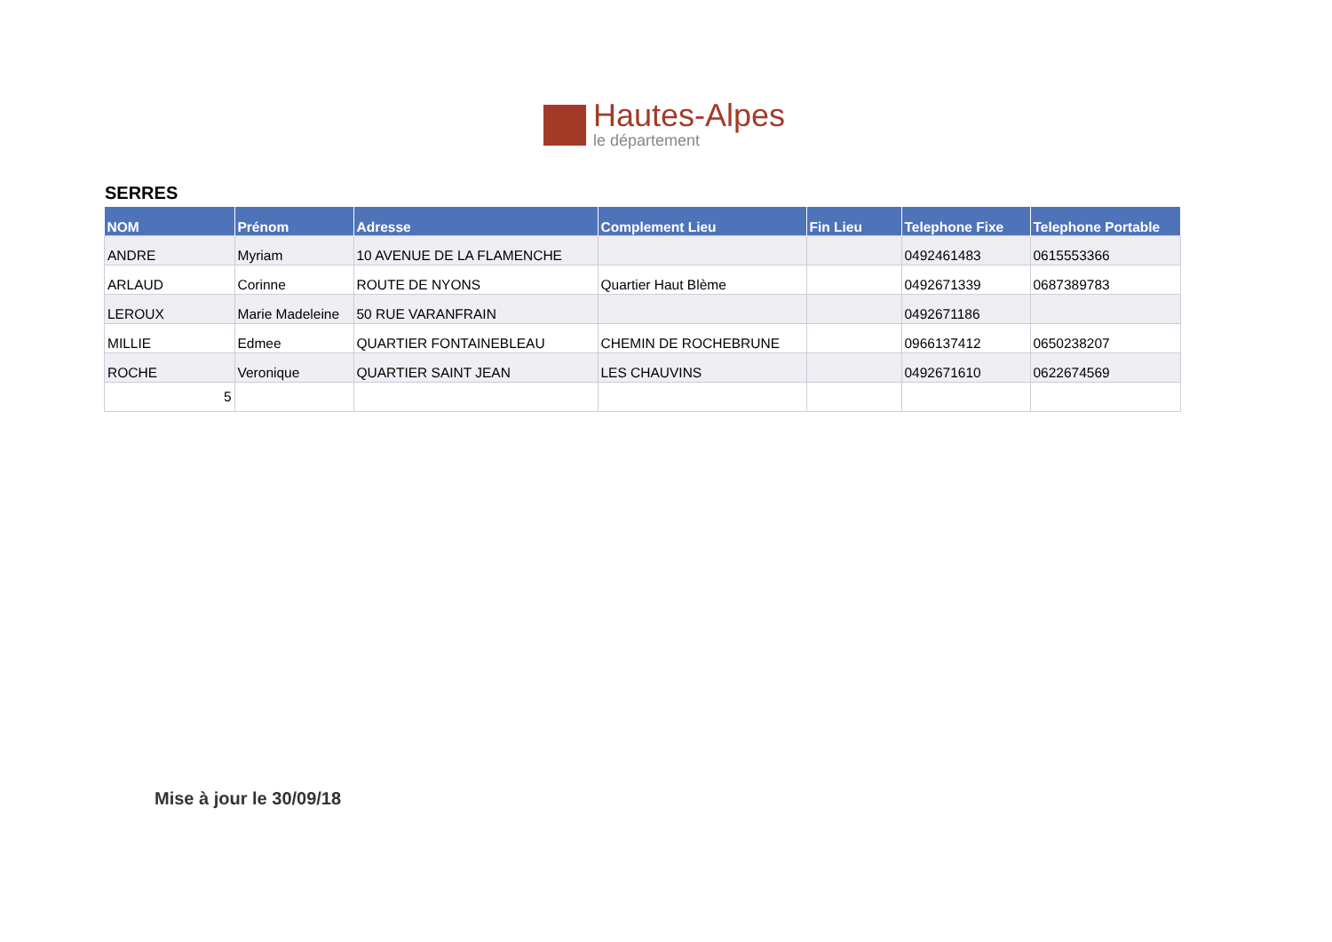Hautes-Alpes
le département
SERRES
| NOM | Prénom | Adresse | Complement Lieu | Fin Lieu | Telephone Fixe | Telephone Portable |
| --- | --- | --- | --- | --- | --- | --- |
| ANDRE | Myriam | 10 AVENUE DE LA FLAMENCHE | | | 0492461483 | 0615553366 |
| ARLAUD | Corinne | ROUTE DE NYONS | Quartier Haut Blème | | 0492671339 | 0687389783 |
| LEROUX | Marie Madeleine | 50 RUE VARANFRAIN | | | 0492671186 | |
| MILLIE | Edmee | QUARTIER FONTAINEBLEAU | CHEMIN DE ROCHEBRUNE | | 0966137412 | 0650238207 |
| ROCHE | Veronique | QUARTIER SAINT JEAN | LES CHAUVINS | | 0492671610 | 0622674569 |
| 5 | | | | | | |
Mise à jour le 30/09/18